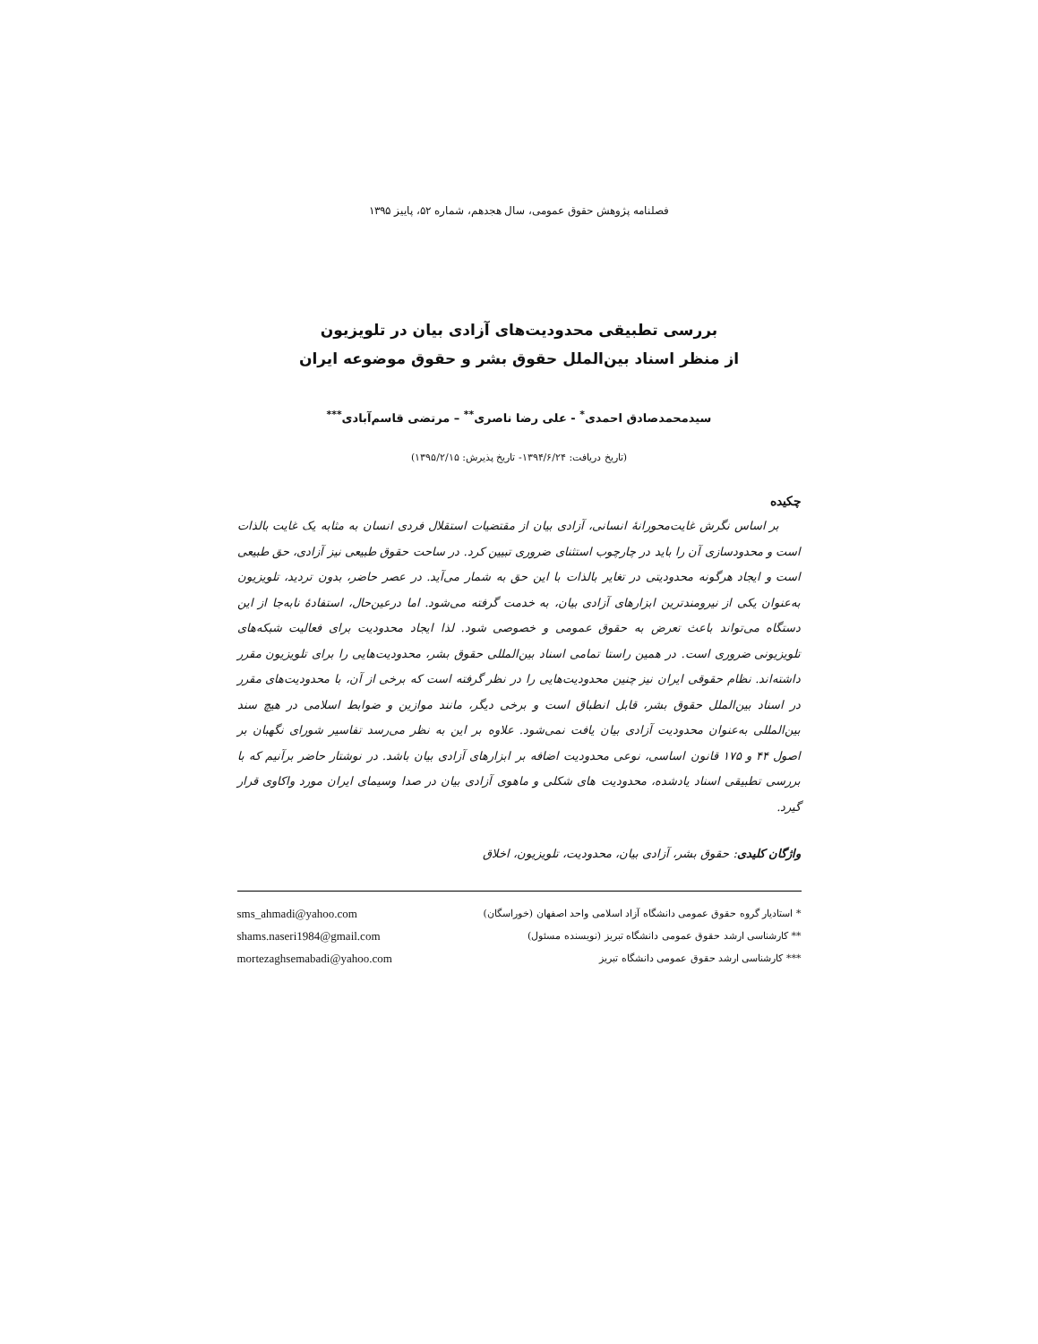فصلنامه پژوهش حقوق عمومی، سال هجدهم، شماره ۵۲، پاییز ۱۳۹۵
بررسی تطبیقی محدودیت‌های آزادی بیان در تلویزیون
از منظر اسناد بین‌الملل حقوق بشر و حقوق موضوعه ایران
سیدمحمدصادق احمدی<sup>*</sup> - علی رضا ناصری<sup>**</sup> – مرتضی قاسم‌آبادی<sup>***</sup>
(تاریخ دریافت: ۱۳۹۴/۶/۲۴- تاریخ پذیرش: ۱۳۹۵/۲/۱۵)
چکیده
بر اساس نگرش غایت‌محورانهٔ انسانی، آزادی بیان از مقتضیات استقلال فردی انسان به مثابه یک غایت بالذات است و محدودسازی آن را باید در چارچوب استثنای ضروری تبیین کرد. در ساحت حقوق طبیعی نیز آزادی، حق طبیعی است و ایجاد هرگونه محدودیتی در تغایر بالذات با این حق به شمار می‌آید. در عصر حاضر، بدون تردید، تلویزیون به‌عنوان یکی از نیرومندترین ابزارهای آزادی بیان، به خدمت گرفته می‌شود. اما درعین‌حال، استفادهٔ نابه‌جا از این دستگاه می‌تواند باعث تعرض به حقوق عمومی و خصوصی شود. لذا ایجاد محدودیت برای فعالیت شبکه‌های تلویزیونی ضروری است. در همین راستا تمامی اسناد بین‌المللی حقوق بشر، محدودیت‌هایی را برای تلویزیون مقرر داشته‌اند. نظام حقوقی ایران نیز چنین محدودیت‌هایی را در نظر گرفته است که برخی از آن، با محدودیت‌های مقرر در اسناد بین‌الملل حقوق بشر، قابل انطباق است و برخی دیگر، مانند موازین و ضوابط اسلامی در هیچ سند بین‌المللی به‌عنوان محدودیت آزادی بیان یافت نمی‌شود. علاوه بر این به نظر می‌رسد تفاسیر شورای نگهبان بر اصول ۴۴ و ۱۷۵ قانون اساسی، نوعی محدودیت اضافه بر ابزارهای آزادی بیان باشد. در نوشتار حاضر برآنیم که با بررسی تطبیقی اسناد یادشده، محدودیت های شکلی و ماهوی آزادی بیان در صدا وسیمای ایران مورد واکاوی قرار گیرد.
واژگان کلیدی: حقوق بشر، آزادی بیان، محدودیت، تلویزیون، اخلاق
* استادیار گروه حقوق عمومی دانشگاه آزاد اسلامی واحد اصفهان (خوراسگان) sms_ahmadi@yahoo.com
** کارشناسی ارشد حقوق عمومی دانشگاه تبریز (نویسنده مسئول) shams.naseri1984@gmail.com
*** کارشناسی ارشد حقوق عمومی دانشگاه تبریز mortezaghsemabadi@yahoo.com